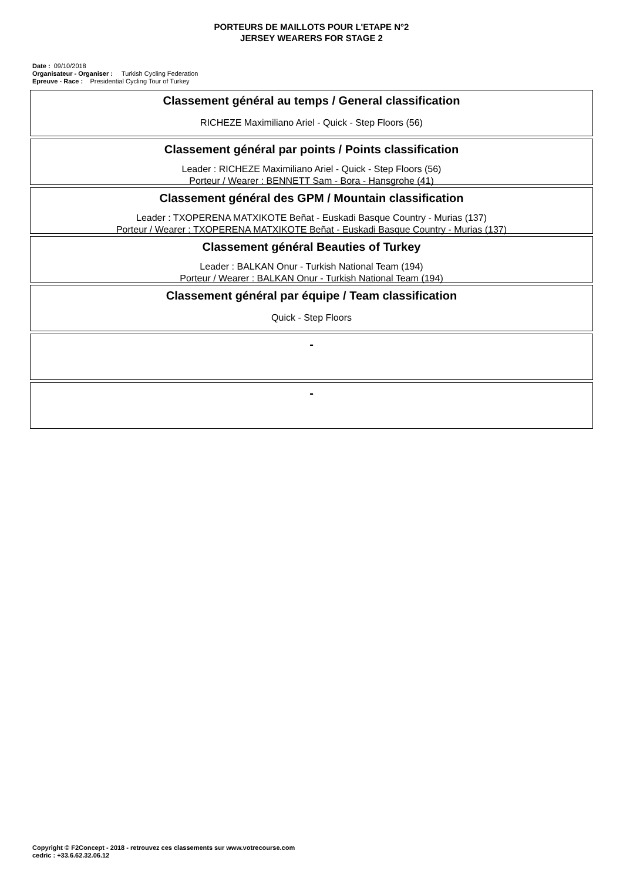PORTEURS DE MAILLOTS POUR L'ETAPE N°2
JERSEY WEARERS FOR STAGE 2
Date : 09/10/2018
Organisateur - Organiser : Turkish Cycling Federation
Epreuve - Race : Presidential Cycling Tour of Turkey
Classement général au temps / General classification
RICHEZE Maximiliano Ariel - Quick - Step Floors (56)
Classement général par points / Points classification
Leader : RICHEZE Maximiliano Ariel - Quick - Step Floors (56)
Porteur / Wearer : BENNETT Sam - Bora - Hansgrohe (41)
Classement général des GPM / Mountain classification
Leader : TXOPERENA MATXIKOTE Beñat - Euskadi Basque Country - Murias (137)
Porteur / Wearer : TXOPERENA MATXIKOTE Beñat - Euskadi Basque Country - Murias (137)
Classement général Beauties of Turkey
Leader : BALKAN Onur - Turkish National Team (194)
Porteur / Wearer : BALKAN Onur - Turkish National Team (194)
Classement général par équipe / Team classification
Quick - Step Floors
-
-
Copyright © F2Concept - 2018 - retrouvez ces classements sur www.votrecourse.com
cedric : +33.6.62.32.06.12